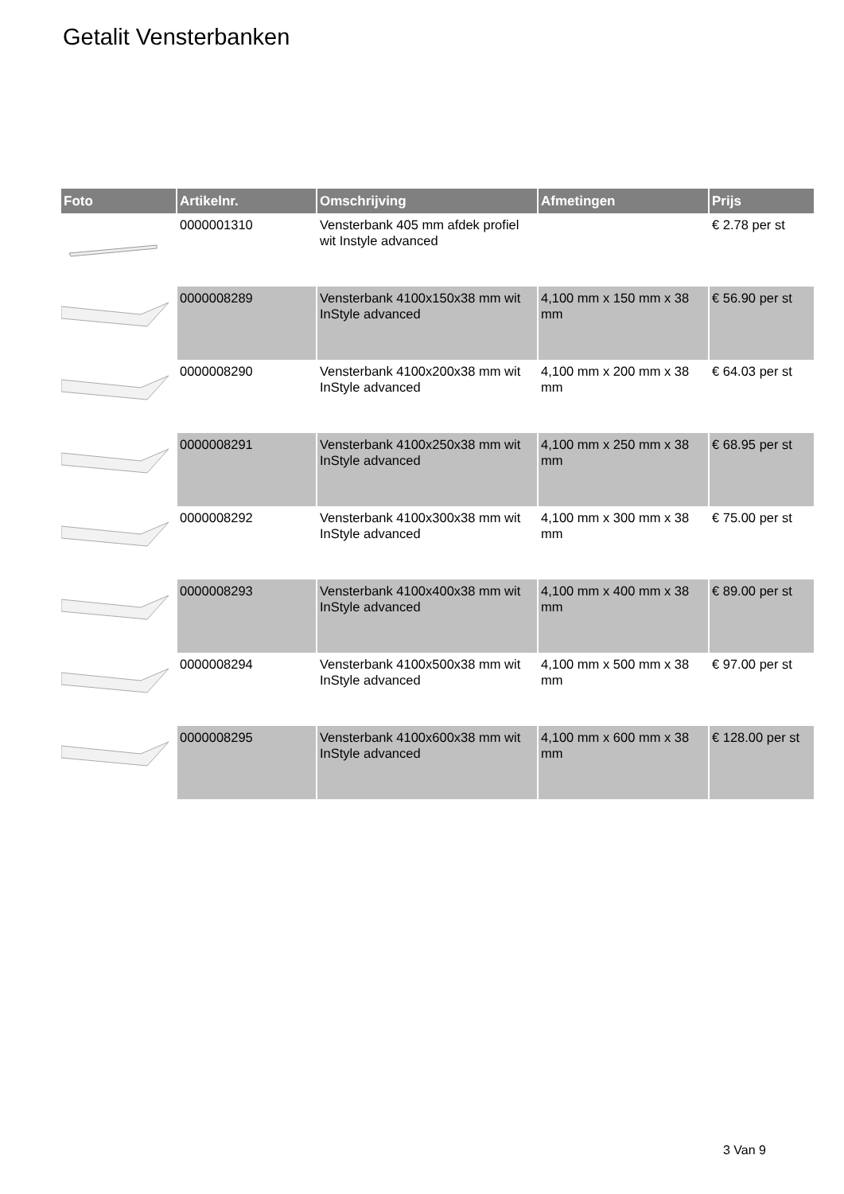Getalit Vensterbanken
| Foto | Artikelnr. | Omschrijving | Afmetingen | Prijs |
| --- | --- | --- | --- | --- |
| | 0000001310 | Vensterbank 405 mm afdek profiel wit Instyle advanced | | € 2.78 per st |
| | 0000008289 | Vensterbank 4100x150x38 mm wit InStyle advanced | 4,100 mm x 150 mm x 38 mm | € 56.90 per st |
| | 0000008290 | Vensterbank 4100x200x38 mm wit InStyle advanced | 4,100 mm x 200 mm x 38 mm | € 64.03 per st |
| | 0000008291 | Vensterbank 4100x250x38 mm wit InStyle advanced | 4,100 mm x 250 mm x 38 mm | € 68.95 per st |
| | 0000008292 | Vensterbank 4100x300x38 mm wit InStyle advanced | 4,100 mm x 300 mm x 38 mm | € 75.00 per st |
| | 0000008293 | Vensterbank 4100x400x38 mm wit InStyle advanced | 4,100 mm x 400 mm x 38 mm | € 89.00 per st |
| | 0000008294 | Vensterbank 4100x500x38 mm wit InStyle advanced | 4,100 mm x 500 mm x 38 mm | € 97.00 per st |
| | 0000008295 | Vensterbank 4100x600x38 mm wit InStyle advanced | 4,100 mm x 600 mm x 38 mm | € 128.00 per st |
3 Van 9